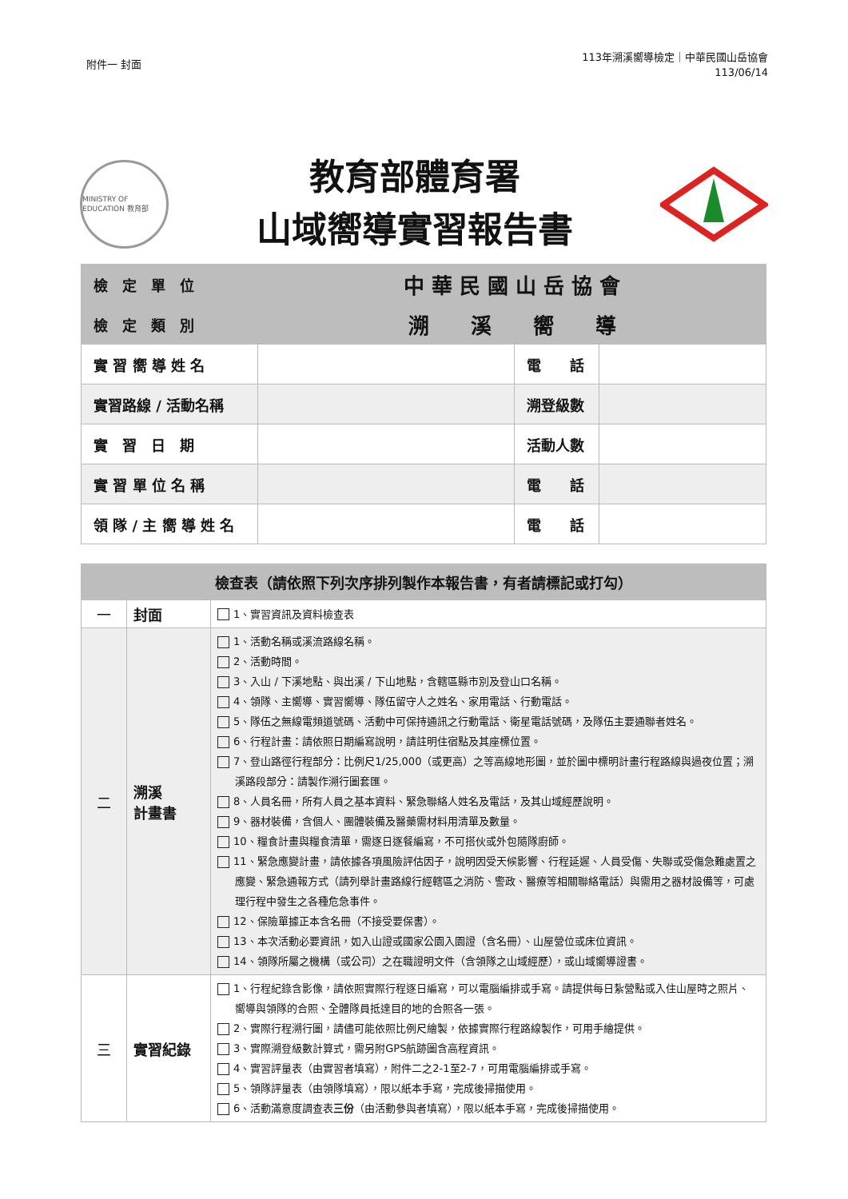附件一 封面
113年溯溪嚮導檢定｜中華民國山岳協會
113/06/14
MINISTRY OF EDUCATION 教育部
教育部體育署
山域嚮導實習報告書
| 檢 定 單 位 | 中 華 民 國 山 岳 協 會 | | |
| 檢 定 類 別 | 溯 溪 嚮 導 | | |
| 實 習 嚮 導 姓 名 | | 電 話 | |
| 實習路線 / 活動名稱 | | 溯登級數 | |
| 實 習 日 期 | | 活動人數 | |
| 實 習 單 位 名 稱 | | 電 話 | |
| 領 隊 / 主 嚮 導 姓 名 | | 電 話 | |
| 檢查表（請依照下列次序排列製作本報告書，有者請標記或打勾） | | |
| --- | --- | --- |
| 一 | 封面 | 1、實習資訊及資料檢查表 |
| 二 | 溯溪 計畫書 | 1、活動名稱或溪流路線名稱。 2、活動時間。 3、入山 / 下溪地點、與出溪 / 下山地點，含轄區縣市別及登山口名稱。 4、領隊、主嚮導、實習嚮導、隊伍留守人之姓名、家用電話、行動電話。 5、隊伍之無線電頻道號碼、活動中可保持通訊之行動電話、衛星電話號碼，及隊伍主要通聯者姓名。 6、行程計畫：請依照日期編寫說明，請註明住宿點及其座標位置。 7、登山路徑行程部分：比例尺1/25,000（或更高）之等高線地形圖，並於圖中標明計畫行程路線與過夜位置；溯溪路段部分：請製作溯行圖套匯。 8、人員名冊，所有人員之基本資料、緊急聯絡人姓名及電話，及其山域經歷說明。 9、器材裝備，含個人、團體裝備及醫藥需材料用清單及數量。 10、糧食計畫與糧食清單，需逐日逐餐編寫，不可搭伙或外包隨隊廚師。 11、緊急應變計畫，請依據各項風險評估因子，說明因受天候影響、行程延遲、人員受傷、失聯或受傷急難處置之應變、緊急通報方式（請列舉計畫路線行經轄區之消防、警政、醫療等相關聯絡電話）與需用之器材設備等，可處理行程中發生之各種危急事件。 12、保險單據正本含名冊（不接受要保書）。 13、本次活動必要資訊，如入山證或國家公園入園證（含名冊）、山屋營位或床位資訊。 14、領隊所屬之機構（或公司）之在職證明文件（含領隊之山域經歷），或山域嚮導證書。 |
| 三 | 實習紀錄 | 1、行程紀錄含影像，請依照實際行程逐日編寫，可以電腦編排或手寫。請提供每日紮營點或入住山屋時之照片、嚮導與領隊的合照、全體隊員抵達目的地的合照各一張。 2、實際行程溯行圖，請儘可能依照比例尺繪製，依據實際行程路線製作，可用手繪提供。 3、實際溯登級數計算式，需另附GPS航跡圖含高程資訊。 4、實習評量表（由實習者填寫），附件二之2-1至2-7，可用電腦編排或手寫。 5、領隊評量表（由領隊填寫），限以紙本手寫，完成後掃描使用。 6、活動滿意度調查表 三份 （由活動參與者填寫），限以紙本手寫，完成後掃描使用。 |